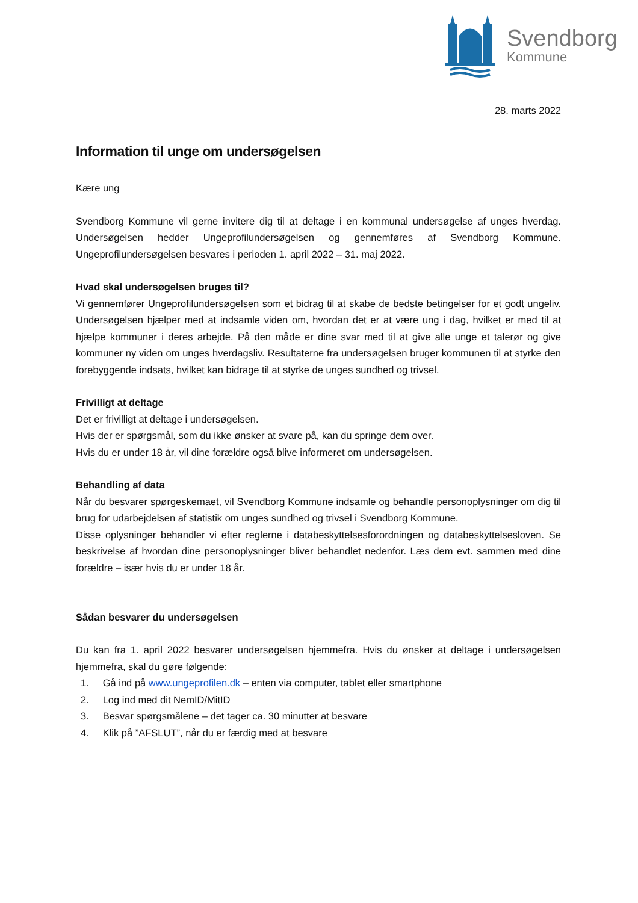Svendborg
Kommune
28. marts 2022
Information til unge om undersøgelsen
Kære ung
Svendborg Kommune vil gerne invitere dig til at deltage i en kommunal undersøgelse af unges hverdag. Undersøgelsen hedder Ungeprofilundersøgelsen og gennemføres af Svendborg Kommune. Ungeprofilundersøgelsen besvares i perioden 1. april 2022 – 31. maj 2022.
Hvad skal undersøgelsen bruges til?
Vi gennemfører Ungeprofilundersøgelsen som et bidrag til at skabe de bedste betingelser for et godt ungeliv. Undersøgelsen hjælper med at indsamle viden om, hvordan det er at være ung i dag, hvilket er med til at hjælpe kommuner i deres arbejde. På den måde er dine svar med til at give alle unge et talerør og give kommuner ny viden om unges hverdagsliv. Resultaterne fra undersøgelsen bruger kommunen til at styrke den forebyggende indsats, hvilket kan bidrage til at styrke de unges sundhed og trivsel.
Frivilligt at deltage
Det er frivilligt at deltage i undersøgelsen.
Hvis der er spørgsmål, som du ikke ønsker at svare på, kan du springe dem over.
Hvis du er under 18 år, vil dine forældre også blive informeret om undersøgelsen.
Behandling af data
Når du besvarer spørgeskemaet, vil Svendborg Kommune indsamle og behandle personoplysninger om dig til brug for udarbejdelsen af statistik om unges sundhed og trivsel i Svendborg Kommune.
Disse oplysninger behandler vi efter reglerne i databeskyttelsesforordningen og databeskyttelsesloven. Se beskrivelse af hvordan dine personoplysninger bliver behandlet nedenfor. Læs dem evt. sammen med dine forældre – især hvis du er under 18 år.
Sådan besvarer du undersøgelsen
Du kan fra 1. april 2022 besvarer undersøgelsen hjemmefra. Hvis du ønsker at deltage i undersøgelsen hjemmefra, skal du gøre følgende:
1. Gå ind på www.ungeprofilen.dk – enten via computer, tablet eller smartphone
2. Log ind med dit NemID/MitID
3. Besvar spørgsmålene – det tager ca. 30 minutter at besvare
4. Klik på ”AFSLUT”, når du er færdig med at besvare